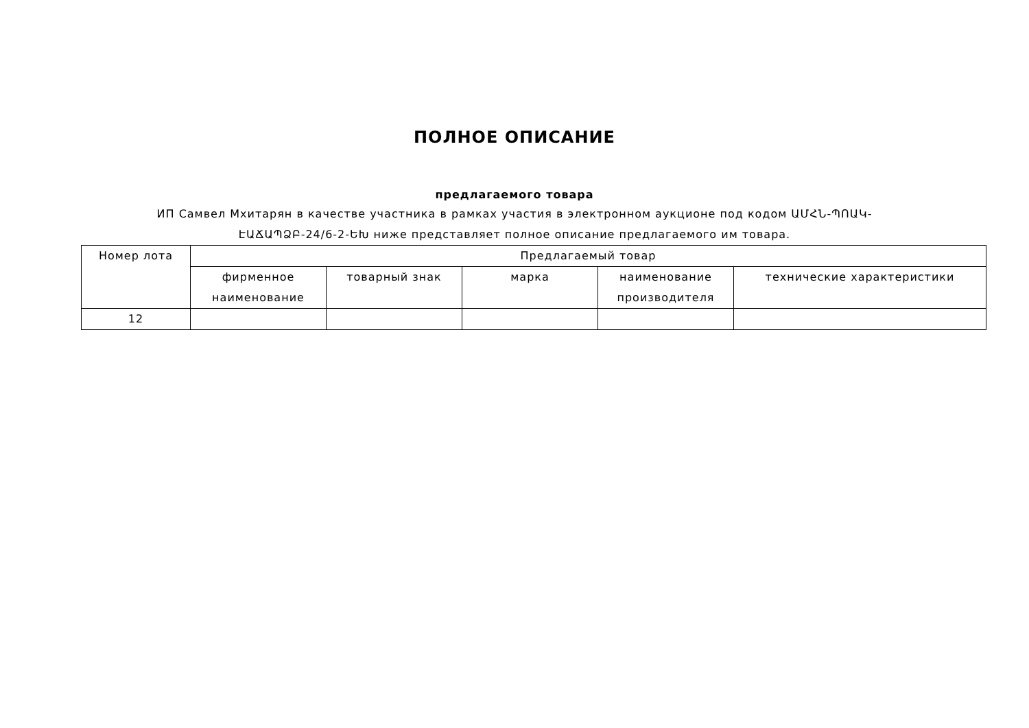ПОЛНОЕ ОПИСАНИЕ
предлагаемого товара
ИП Самвел Мхитарян в качестве участника в рамках участия в электронном аукционе под кодом ԱՄՀՆ-ՊՈԱԿ-ԷԱՃԱՊՁԲ-24/6-2-ԵԽ ниже представляет полное описание предлагаемого им товара.
| Номер лота | Предлагаемый товар | | | | |
| --- | --- | --- | --- | --- | --- |
| | фирменное наименование | товарный знак | марка | наименование производителя | технические характеристики |
| 12 | | | | | |